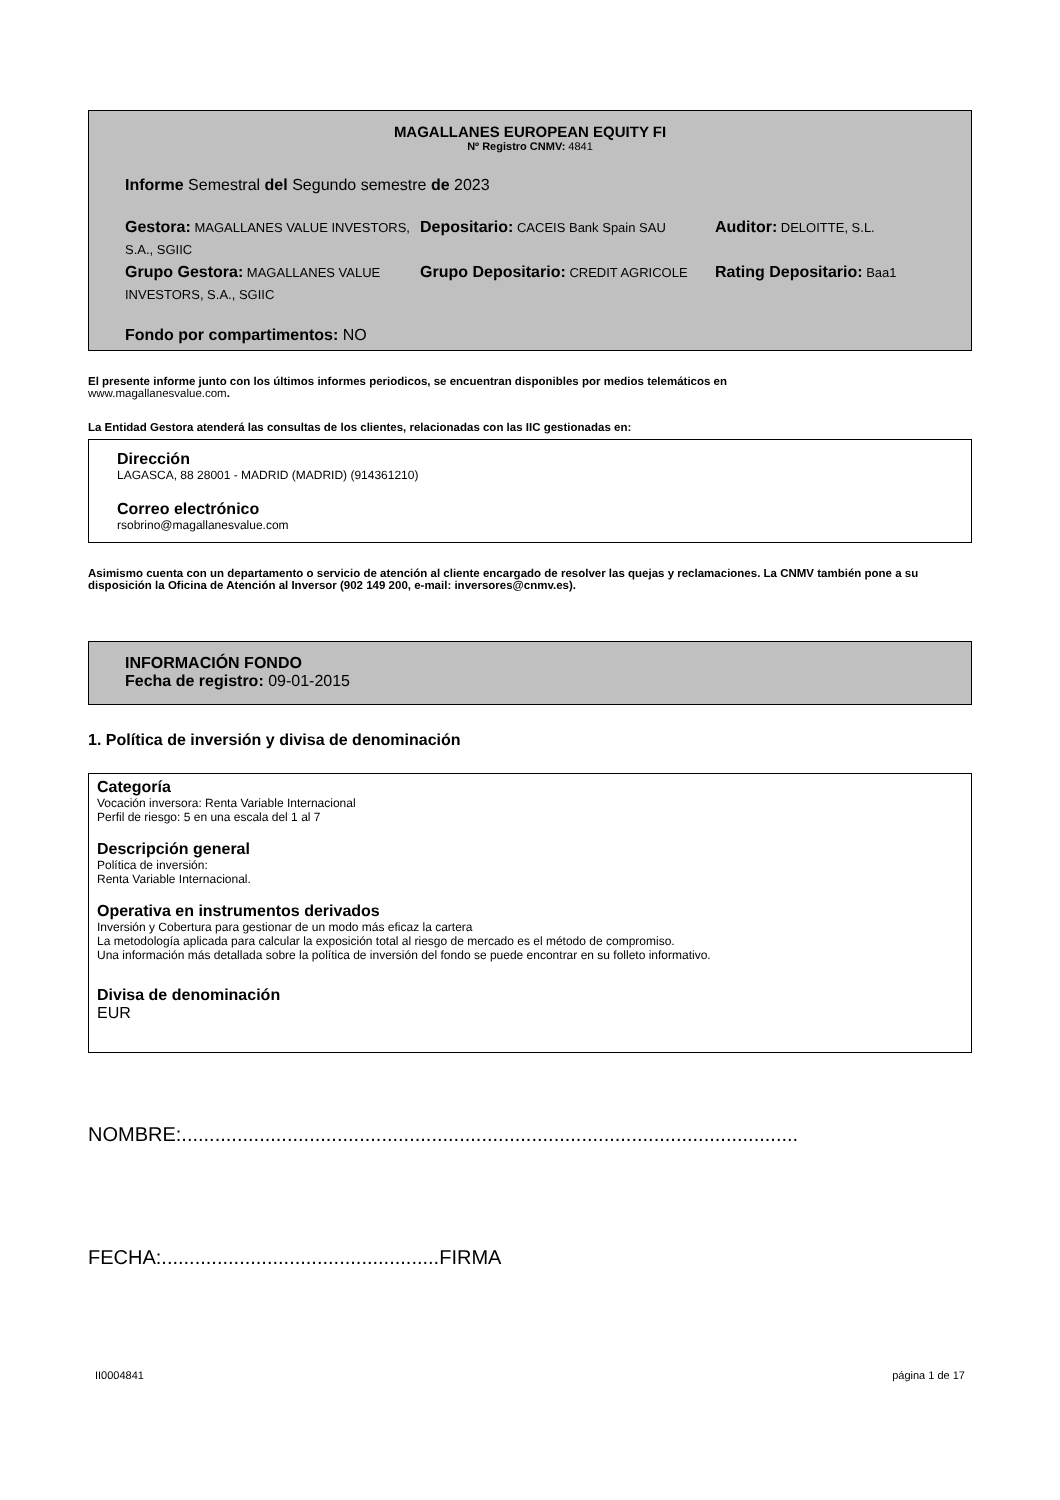MAGALLANES EUROPEAN EQUITY FI
Nº Registro CNMV: 4841
Informe Semestral del Segundo semestre de 2023
Gestora: MAGALLANES VALUE INVESTORS, S.A., SGIIC
Depositario: CACEIS Bank Spain SAU
Auditor: DELOITTE, S.L.
Grupo Gestora: MAGALLANES VALUE INVESTORS, S.A., SGIIC
Grupo Depositario: CREDIT AGRICOLE
Rating Depositario: Baa1
Fondo por compartimentos: NO
El presente informe junto con los últimos informes periodicos, se encuentran disponibles por medios telemáticos en
www.magallanesvalue.com.
La Entidad Gestora atenderá las consultas de los clientes, relacionadas con las IIC gestionadas en:
Dirección
LAGASCA, 88 28001 - MADRID (MADRID) (914361210)
Correo electrónico
rsobrino@magallanesvalue.com
Asimismo cuenta con un departamento o servicio de atención al cliente encargado de resolver las quejas y reclamaciones. La CNMV también pone a su disposición la Oficina de Atención al Inversor (902 149 200, e-mail: inversores@cnmv.es).
INFORMACIÓN FONDO
Fecha de registro: 09-01-2015
1. Política de inversión y divisa de denominación
Categoría
Vocación inversora: Renta Variable Internacional
Perfil de riesgo: 5 en una escala del 1 al 7
Descripción general
Política de inversión:
Renta Variable Internacional.
Operativa en instrumentos derivados
Inversión y Cobertura para gestionar de un modo más eficaz la cartera
La metodología aplicada para calcular la exposición total al riesgo de mercado es el método de compromiso.
Una información más detallada sobre la política de inversión del fondo se puede encontrar en su folleto informativo.
Divisa de denominación
EUR
NOMBRE:...............................................................................................................
FECHA:..................................................FIRMA
II0004841 página 1 de 17